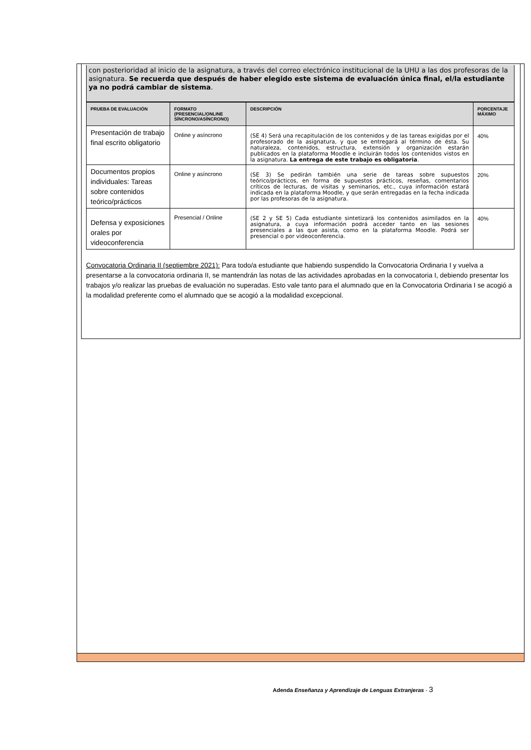con posterioridad al inicio de la asignatura, a través del correo electrónico institucional de la UHU a las dos profesoras de la asignatura. Se recuerda que después de haber elegido este sistema de evaluación única final, el/la estudiante ya no podrá cambiar de sistema.
| PRUEBA DE EVALUACIÓN | FORMATO (PRESENCIAL/ONLINE SÍNCRONO/ASÍNCRONO) | DESCRIPCIÓN | PORCENTAJE MÁXIMO |
| --- | --- | --- | --- |
| Presentación de trabajo final escrito obligatorio | Online y asíncrono | (SE 4) Será una recapitulación de los contenidos y de las tareas exigidas por el profesorado de la asignatura, y que se entregará al término de ésta. Su naturaleza, contenidos, estructura, extensión y organización estarán publicados en la plataforma Moodle e incluirán todos los contenidos vistos en la asignatura. La entrega de este trabajo es obligatoria . | 40% |
| Documentos propios individuales: Tareas sobre contenidos teórico/prácticos | Online y asíncrono | (SE 3) Se pedirán también una serie de tareas sobre supuestos teórico/prácticos, en forma de supuestos prácticos, reseñas, comentarios críticos de lecturas, de visitas y seminarios, etc., cuya información estará indicada en la plataforma Moodle, y que serán entregadas en la fecha indicada por las profesoras de la asignatura. | 20% |
| Defensa y exposiciones orales por videoconferencia | Presencial / Online | (SE 2 y SE 5) Cada estudiante sintetizará los contenidos asimilados en la asignatura, a cuya información podrá acceder tanto en las sesiones presenciales a las que asista, como en la plataforma Moodle. Podrá ser presencial o por videoconferencia. | 40% |
Convocatoria Ordinaria II (septiembre 2021): Para todo/a estudiante que habiendo suspendido la Convocatoria Ordinaria I y vuelva a presentarse a la convocatoria ordinaria II, se mantendrán las notas de las actividades aprobadas en la convocatoria I, debiendo presentar los trabajos y/o realizar las pruebas de evaluación no superadas. Esto vale tanto para el alumnado que en la Convocatoria Ordinaria I se acogió a la modalidad preferente como el alumnado que se acogió a la modalidad excepcional.
Adenda Enseñanza y Aprendizaje de Lenguas Extranjeras - 3